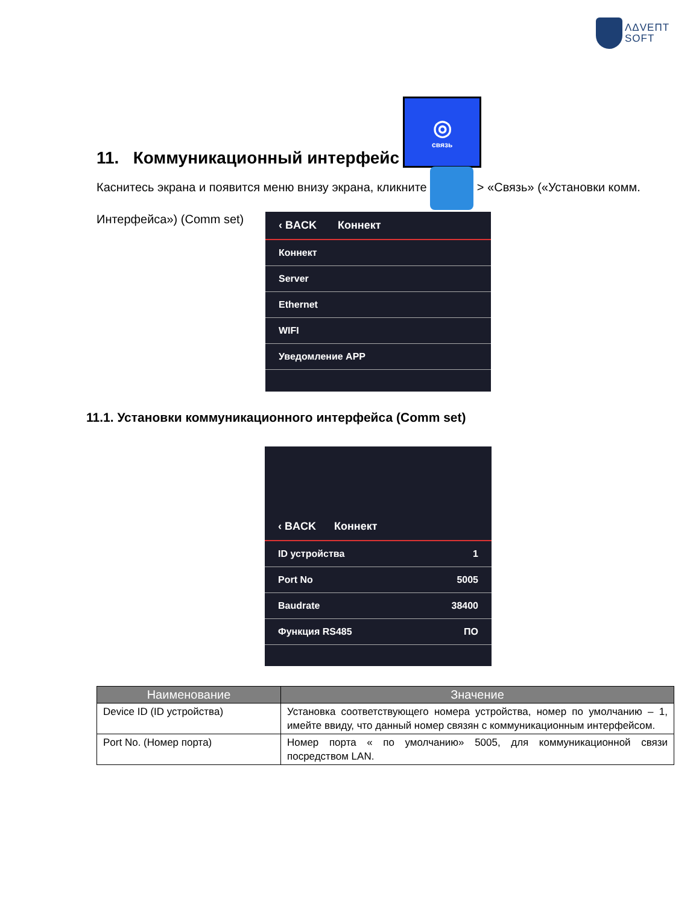ΛΔVΕΠΤ
SOFT
11. Коммуникационный интерфейс ◎
связь
Каснитесь экрана и появится меню внизу экрана, кликните > «Связь» («Установки комм. Интерфейса») (Comm set)
‹ BACK Коннект
Коннект
Server
Ethernet
WIFI
Уведомление APP
11.1. Установки коммуникационного интерфейса (Comm set)
‹ BACK Коннект
ID устройства 1
Port No 5005
Baudrate 38400
Функция RS485 ПО
| Наименование | Значение |
| --- | --- |
| Device ID (ID устройства) | Установка соответствующего номера устройства, номер по умолчанию – 1, имейте ввиду, что данный номер связян с коммуникационным интерфейсом. |
| Port No. (Номер порта) | Номер порта « по умолчанию» 5005, для коммуникационной связи посредством LAN. |